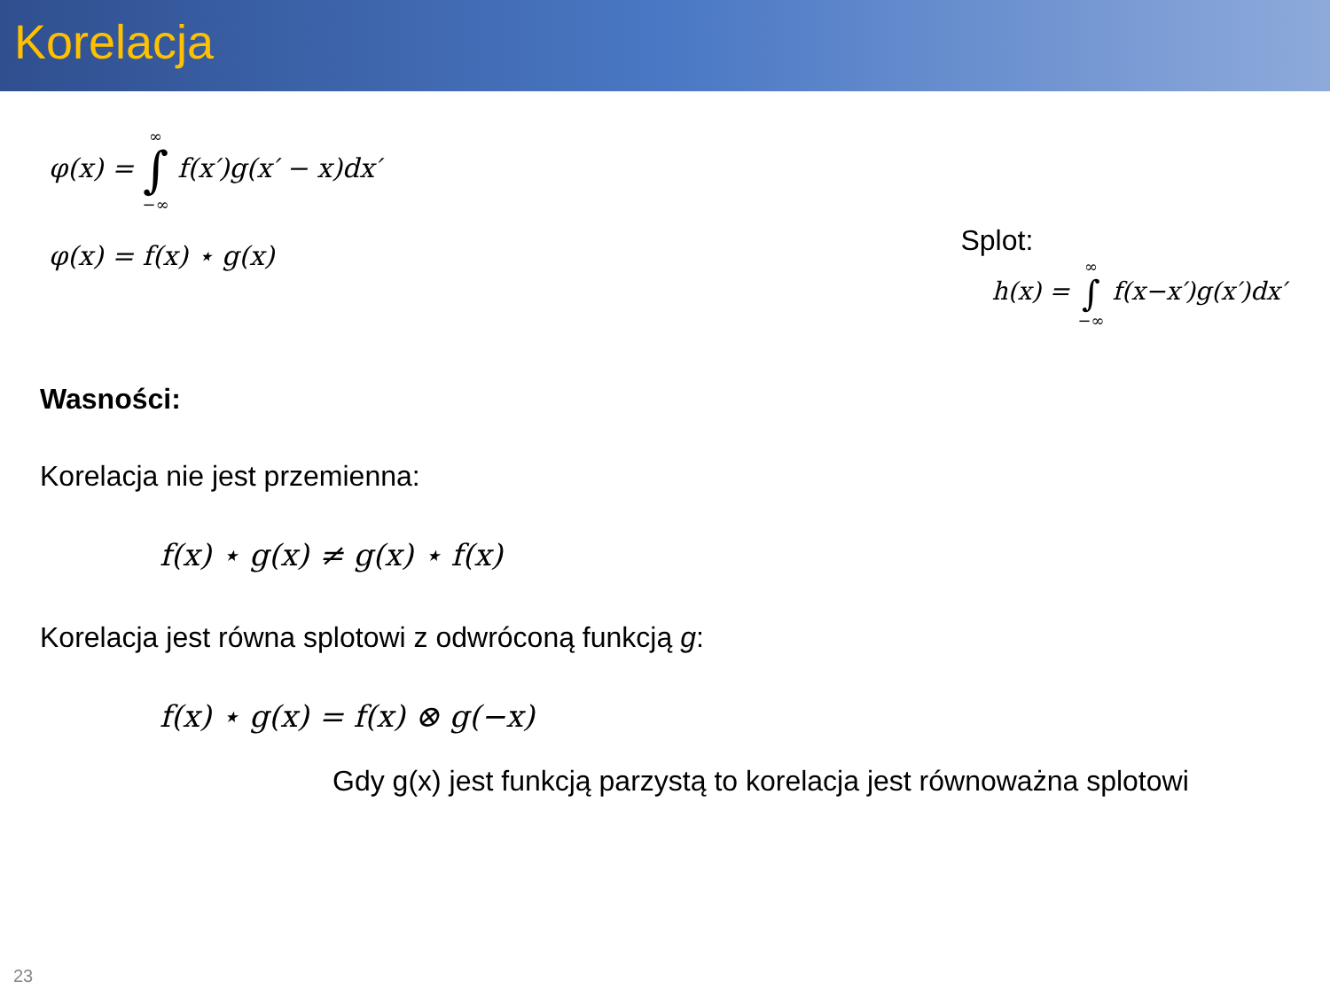Korelacja
φ(x) = ∞ ∫ −∞ f(x′)g(x′ − x)dx′
φ(x) = f(x) ⋆ g(x)
Splot:
h(x) = ∞ ∫ −∞ f(x−x′)g(x′)dx′
Wasności:
Korelacja nie jest przemienna:
f(x) ⋆ g(x) ≠ g(x) ⋆ f(x)
Korelacja jest równa splotowi z odwróconą funkcją g:
f(x) ⋆ g(x) = f(x) ⊗ g(−x)
Gdy g(x) jest funkcją parzystą to korelacja jest równoważna splotowi
23